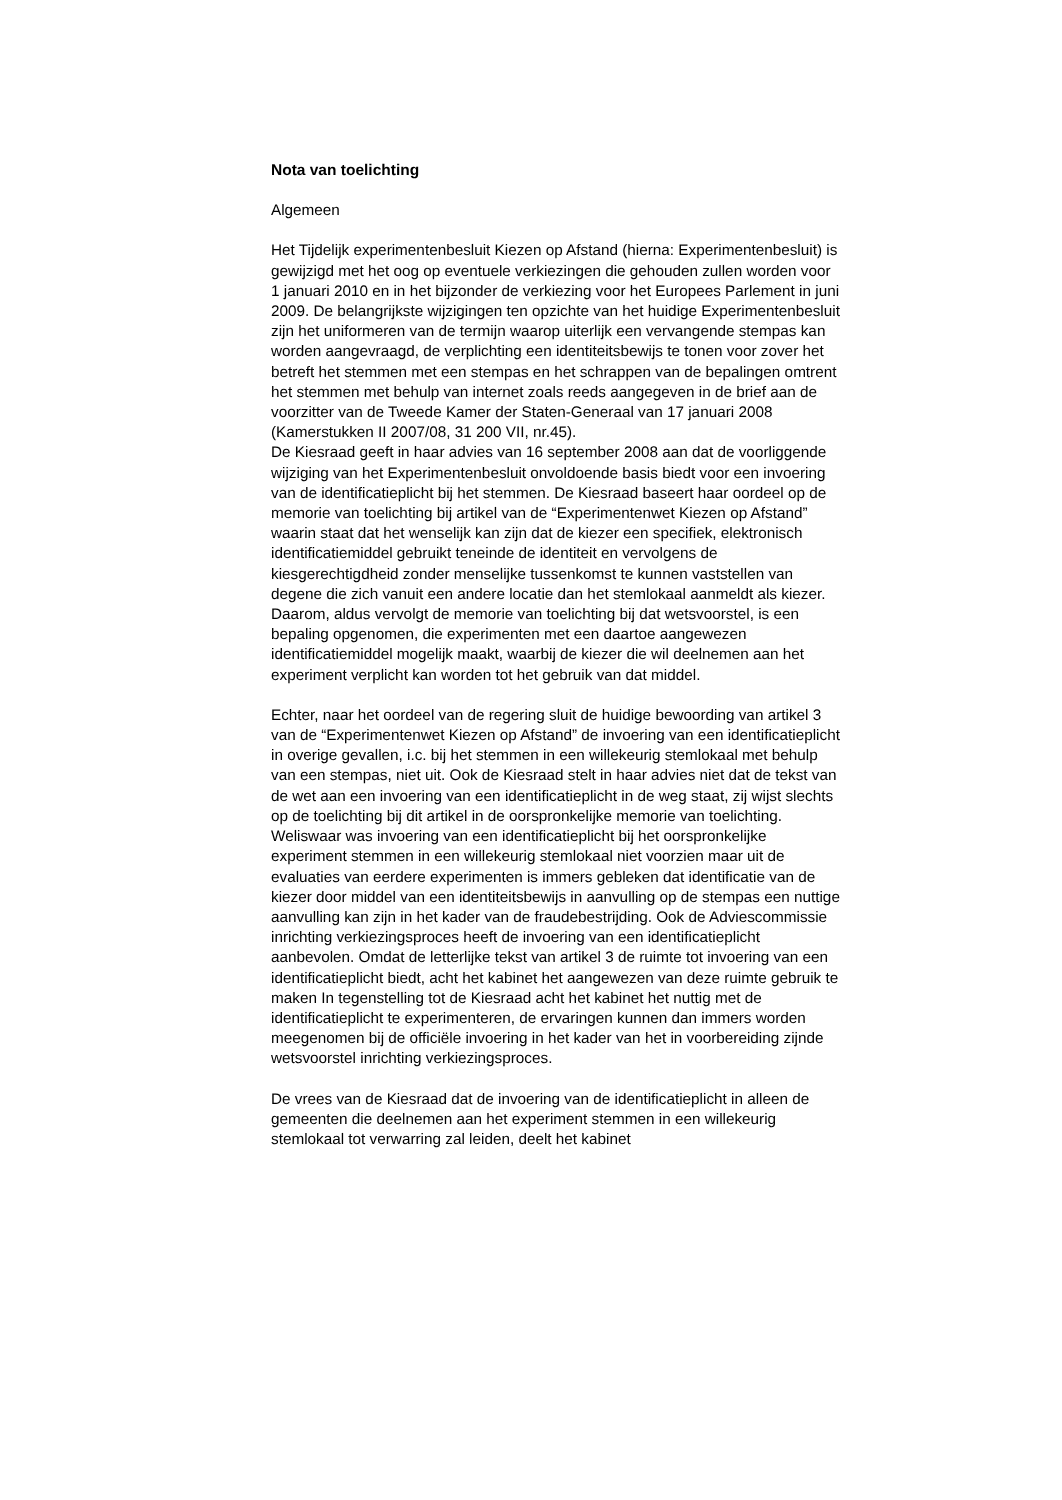Nota van toelichting
Algemeen
Het Tijdelijk experimentenbesluit Kiezen op Afstand (hierna: Experimentenbesluit) is gewijzigd met het oog op eventuele verkiezingen die gehouden zullen worden voor 1 januari 2010 en in het bijzonder de verkiezing voor het Europees Parlement in juni 2009. De belangrijkste wijzigingen ten opzichte van het huidige Experimentenbesluit zijn het uniformeren van de termijn waarop uiterlijk een vervangende stempas kan worden aangevraagd, de verplichting een identiteitsbewijs te tonen voor zover het betreft het stemmen met een stempas en het schrappen van de bepalingen omtrent het stemmen met behulp van internet zoals reeds aangegeven in de brief aan de voorzitter van de Tweede Kamer der Staten-Generaal van 17 januari 2008 (Kamerstukken II 2007/08, 31 200 VII, nr.45).
De Kiesraad geeft in haar advies van 16 september 2008 aan dat de voorliggende wijziging van het Experimentenbesluit onvoldoende basis biedt voor een invoering van de identificatieplicht bij het stemmen. De Kiesraad baseert haar oordeel op de memorie van toelichting bij artikel van de “Experimentenwet Kiezen op Afstand” waarin staat dat het wenselijk kan zijn dat de kiezer een specifiek, elektronisch identificatiemiddel gebruikt teneinde de identiteit en vervolgens de kiesgerechtigdheid zonder menselijke tussenkomst te kunnen vaststellen van degene die zich vanuit een andere locatie dan het stemlokaal aanmeldt als kiezer. Daarom, aldus vervolgt de memorie van toelichting bij dat wetsvoorstel, is een bepaling opgenomen, die experimenten met een daartoe aangewezen identificatiemiddel mogelijk maakt, waarbij de kiezer die wil deelnemen aan het experiment verplicht kan worden tot het gebruik van dat middel.
Echter, naar het oordeel van de regering sluit de huidige bewoording van artikel 3 van de “Experimentenwet Kiezen op Afstand” de invoering van een identificatieplicht in overige gevallen, i.c. bij het stemmen in een willekeurig stemlokaal met behulp van een stempas, niet uit. Ook de Kiesraad stelt in haar advies niet dat de tekst van de wet aan een invoering van een identificatieplicht in de weg staat, zij wijst slechts op de toelichting bij dit artikel in de oorspronkelijke memorie van toelichting. Weliswaar was invoering van een identificatieplicht bij het oorspronkelijke experiment stemmen in een willekeurig stemlokaal niet voorzien maar uit de evaluaties van eerdere experimenten is immers gebleken dat identificatie van de kiezer door middel van een identiteitsbewijs in aanvulling op de stempas een nuttige aanvulling kan zijn in het kader van de fraudebestrijding. Ook de Adviescommissie inrichting verkiezingsproces heeft de invoering van een identificatieplicht aanbevolen. Omdat de letterlijke tekst van artikel 3 de ruimte tot invoering van een identificatieplicht biedt, acht het kabinet het aangewezen van deze ruimte gebruik te maken In tegenstelling tot de Kiesraad acht het kabinet het nuttig met de identificatieplicht te experimenteren, de ervaringen kunnen dan immers worden meegenomen bij de officiële invoering in het kader van het in voorbereiding zijnde wetsvoorstel inrichting verkiezingsproces.
De vrees van de Kiesraad dat de invoering van de identificatieplicht in alleen de gemeenten die deelnemen aan het experiment stemmen in een willekeurig stemlokaal tot verwarring zal leiden, deelt het kabinet